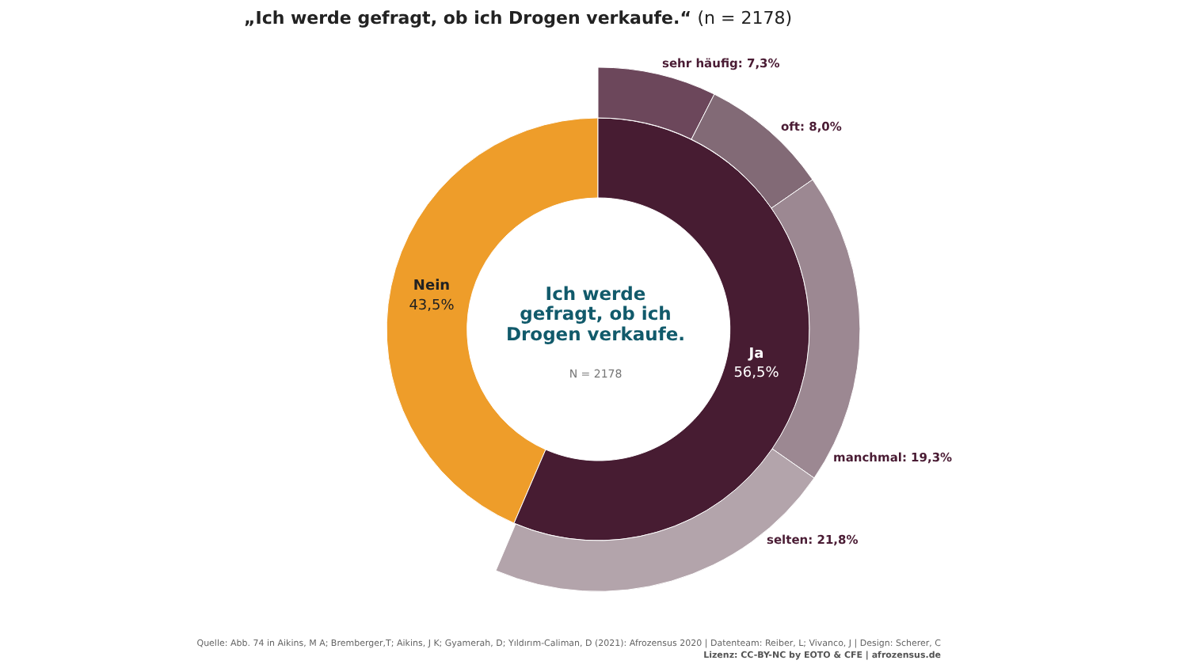„Ich werde gefragt, ob ich Drogen verkaufe.“ (n = 2178)
sehr häufig: 7,3%
oft: 8,0%
manchmal: 19,3%
selten: 21,8%
Nein
43,5%
Ja
56,5%
Ich werde
gefragt, ob ich
Drogen verkaufe.
N = 2178
Quelle: Abb. 74 in Aikins, M A; Bremberger,T; Aikins, J K; Gyamerah, D; Yıldırım-Caliman, D (2021): Afrozensus 2020 | Datenteam: Reiber, L; Vivanco, J | Design: Scherer, C
Lizenz: CC-BY-NC by EOTO & CFE | afrozensus.de